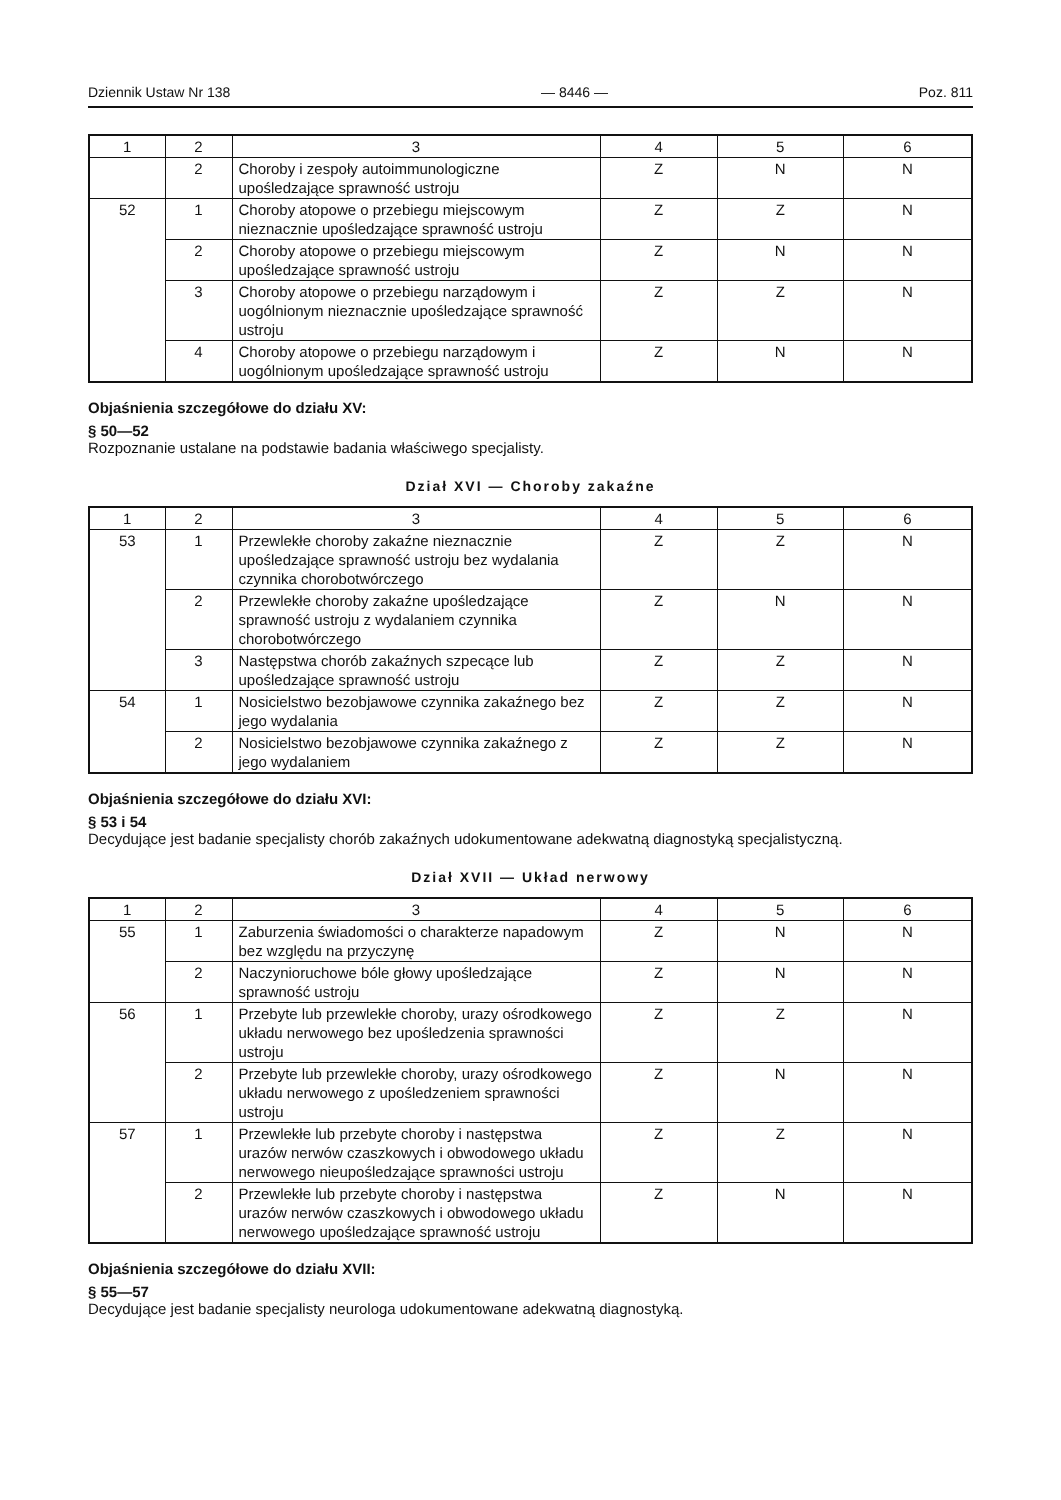Dziennik Ustaw Nr 138 — 8446 — Poz. 811
| 1 | 2 | 3 | 4 | 5 | 6 |
| | 2 | Choroby i zespoły autoimmunologiczne upośledzające sprawność ustroju | Z | N | N |
| 52 | 1 | Choroby atopowe o przebiegu miejscowym nieznacznie upośledzające sprawność ustroju | Z | Z | N |
| | 2 | Choroby atopowe o przebiegu miejscowym upośledzające sprawność ustroju | Z | N | N |
| | 3 | Choroby atopowe o przebiegu narządowym i uogólnionym nieznacznie upośledzające sprawność ustroju | Z | Z | N |
| | 4 | Choroby atopowe o przebiegu narządowym i uogólnionym upośledzające sprawność ustroju | Z | N | N |
Objaśnienia szczegółowe do działu XV:
§ 50—52
Rozpoznanie ustalane na podstawie badania właściwego specjalisty.
Dział XVI — Choroby zakaźne
| 1 | 2 | 3 | 4 | 5 | 6 |
| 53 | 1 | Przewlekłe choroby zakaźne nieznacznie upośledzające sprawność ustroju bez wydalania czynnika chorobotwórczego | Z | Z | N |
| | 2 | Przewlekłe choroby zakaźne upośledzające sprawność ustroju z wydalaniem czynnika chorobotwórczego | Z | N | N |
| | 3 | Następstwa chorób zakaźnych szpecące lub upośledzające sprawność ustroju | Z | Z | N |
| 54 | 1 | Nosicielstwo bezobjawowe czynnika zakaźnego bez jego wydalania | Z | Z | N |
| | 2 | Nosicielstwo bezobjawowe czynnika zakaźnego z jego wydalaniem | Z | Z | N |
Objaśnienia szczegółowe do działu XVI:
§ 53 i 54
Decydujące jest badanie specjalisty chorób zakaźnych udokumentowane adekwatną diagnostyką specjalistyczną.
Dział XVII — Układ nerwowy
| 1 | 2 | 3 | 4 | 5 | 6 |
| 55 | 1 | Zaburzenia świadomości o charakterze napadowym bez względu na przyczynę | Z | N | N |
| | 2 | Naczynioruchowe bóle głowy upośledzające sprawność ustroju | Z | N | N |
| 56 | 1 | Przebyte lub przewlekłe choroby, urazy ośrodkowego układu nerwowego bez upośledzenia sprawności ustroju | Z | Z | N |
| | 2 | Przebyte lub przewlekłe choroby, urazy ośrodkowego układu nerwowego z upośledzeniem sprawności ustroju | Z | N | N |
| 57 | 1 | Przewlekłe lub przebyte choroby i następstwa urazów nerwów czaszkowych i obwodowego układu nerwowego nieupośledzające sprawności ustroju | Z | Z | N |
| | 2 | Przewlekłe lub przebyte choroby i następstwa urazów nerwów czaszkowych i obwodowego układu nerwowego upośledzające sprawność ustroju | Z | N | N |
Objaśnienia szczegółowe do działu XVII:
§ 55—57
Decydujące jest badanie specjalisty neurologa udokumentowane adekwatną diagnostyką.